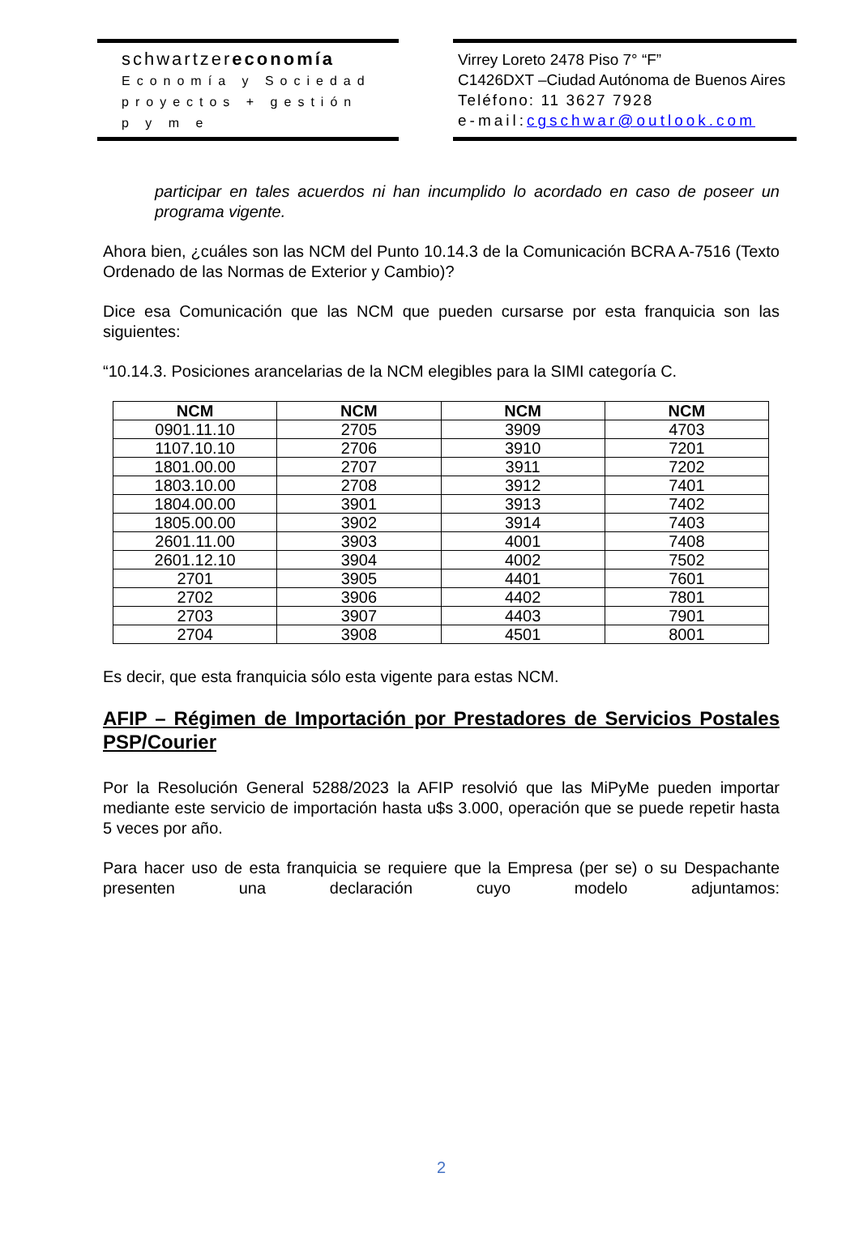schwartzereconomía
Economía y Sociedad
proyectos + gestión
p y m e
Virrey Loreto 2478 Piso 7° “F”
C1426DXT –Ciudad Autónoma de Buenos Aires
Teléfono: 11 3627 7928
e-mail:cgschwar@outlook.com
participar en tales acuerdos ni han incumplido lo acordado en caso de poseer un programa vigente.
Ahora bien, ¿cuáles son las NCM del Punto 10.14.3 de la Comunicación BCRA A-7516 (Texto Ordenado de las Normas de Exterior y Cambio)?
Dice esa Comunicación que las NCM que pueden cursarse por esta franquicia son las siguientes:
“10.14.3. Posiciones arancelarias de la NCM elegibles para la SIMI categoría C.
| NCM | NCM | NCM | NCM |
| --- | --- | --- | --- |
| 0901.11.10 | 2705 | 3909 | 4703 |
| 1107.10.10 | 2706 | 3910 | 7201 |
| 1801.00.00 | 2707 | 3911 | 7202 |
| 1803.10.00 | 2708 | 3912 | 7401 |
| 1804.00.00 | 3901 | 3913 | 7402 |
| 1805.00.00 | 3902 | 3914 | 7403 |
| 2601.11.00 | 3903 | 4001 | 7408 |
| 2601.12.10 | 3904 | 4002 | 7502 |
| 2701 | 3905 | 4401 | 7601 |
| 2702 | 3906 | 4402 | 7801 |
| 2703 | 3907 | 4403 | 7901 |
| 2704 | 3908 | 4501 | 8001 |
Es decir, que esta franquicia sólo esta vigente para estas NCM.
AFIP – Régimen de Importación por Prestadores de Servicios Postales PSP/Courier
Por la Resolución General 5288/2023 la AFIP resolvió que las MiPyMe pueden importar mediante este servicio de importación hasta u$s 3.000, operación que se puede repetir hasta 5 veces por año.
Para hacer uso de esta franquicia se requiere que la Empresa (per se) o su Despachante presenten una declaración cuyo modelo adjuntamos:
2